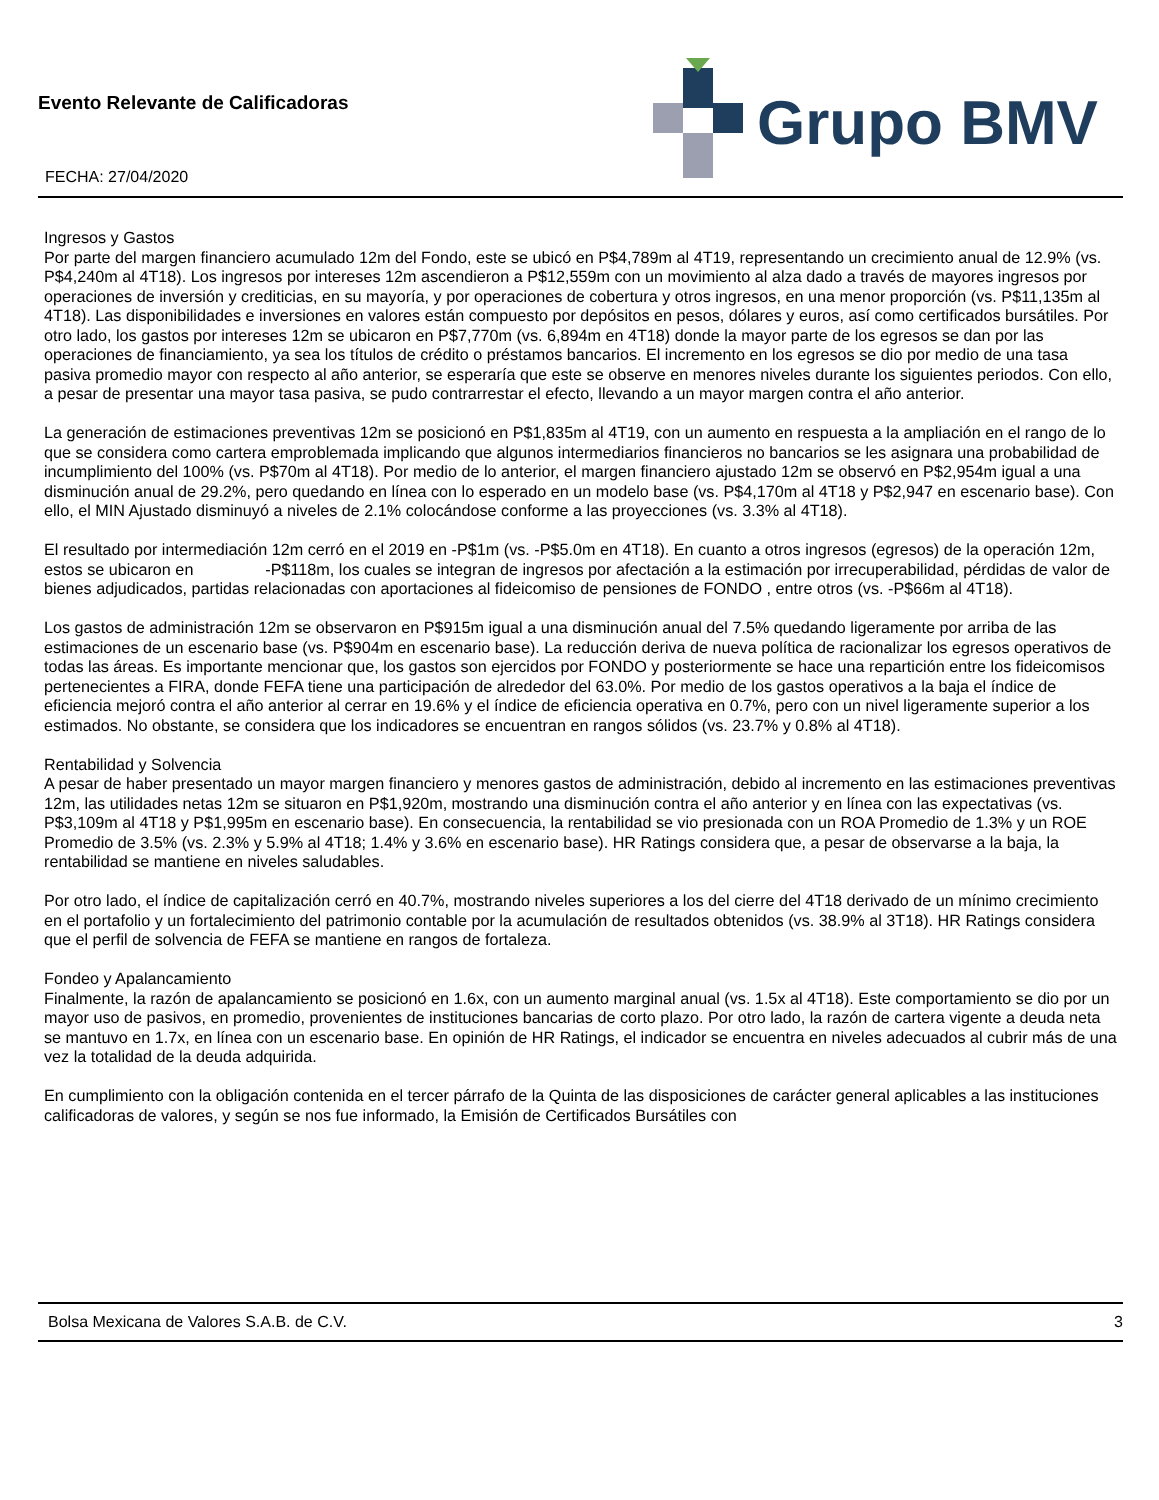Evento Relevante de Calificadoras
FECHA: 27/04/2020
Grupo BMV
Ingresos y Gastos
Por parte del margen financiero acumulado 12m del Fondo, este se ubicó en P$4,789m al 4T19, representando un crecimiento anual de 12.9% (vs. P$4,240m al 4T18). Los ingresos por intereses 12m ascendieron a P$12,559m con un movimiento al alza dado a través de mayores ingresos por operaciones de inversión y crediticias, en su mayoría, y por operaciones de cobertura y otros ingresos, en una menor proporción (vs. P$11,135m al 4T18). Las disponibilidades e inversiones en valores están compuesto por depósitos en pesos, dólares y euros, así como certificados bursátiles. Por otro lado, los gastos por intereses 12m se ubicaron en P$7,770m (vs. 6,894m en 4T18) donde la mayor parte de los egresos se dan por las operaciones de financiamiento, ya sea los títulos de crédito o préstamos bancarios. El incremento en los egresos se dio por medio de una tasa pasiva promedio mayor con respecto al año anterior, se esperaría que este se observe en menores niveles durante los siguientes periodos. Con ello, a pesar de presentar una mayor tasa pasiva, se pudo contrarrestar el efecto, llevando a un mayor margen contra el año anterior.
La generación de estimaciones preventivas 12m se posicionó en P$1,835m al 4T19, con un aumento en respuesta a la ampliación en el rango de lo que se considera como cartera emproblemada implicando que algunos intermediarios financieros no bancarios se les asignara una probabilidad de incumplimiento del 100% (vs. P$70m al 4T18). Por medio de lo anterior, el margen financiero ajustado 12m se observó en P$2,954m igual a una disminución anual de 29.2%, pero quedando en línea con lo esperado en un modelo base (vs. P$4,170m al 4T18 y P$2,947 en escenario base). Con ello, el MIN Ajustado disminuyó a niveles de 2.1% colocándose conforme a las proyecciones (vs. 3.3% al 4T18).
El resultado por intermediación 12m cerró en el 2019 en -P$1m (vs. -P$5.0m en 4T18). En cuanto a otros ingresos (egresos) de la operación 12m, estos se ubicaron en -P$118m, los cuales se integran de ingresos por afectación a la estimación por irrecuperabilidad, pérdidas de valor de bienes adjudicados, partidas relacionadas con aportaciones al fideicomiso de pensiones de FONDO , entre otros (vs. -P$66m al 4T18).
Los gastos de administración 12m se observaron en P$915m igual a una disminución anual del 7.5% quedando ligeramente por arriba de las estimaciones de un escenario base (vs. P$904m en escenario base). La reducción deriva de nueva política de racionalizar los egresos operativos de todas las áreas. Es importante mencionar que, los gastos son ejercidos por FONDO y posteriormente se hace una repartición entre los fideicomisos pertenecientes a FIRA, donde FEFA tiene una participación de alrededor del 63.0%. Por medio de los gastos operativos a la baja el índice de eficiencia mejoró contra el año anterior al cerrar en 19.6% y el índice de eficiencia operativa en 0.7%, pero con un nivel ligeramente superior a los estimados. No obstante, se considera que los indicadores se encuentran en rangos sólidos (vs. 23.7% y 0.8% al 4T18).
Rentabilidad y Solvencia
A pesar de haber presentado un mayor margen financiero y menores gastos de administración, debido al incremento en las estimaciones preventivas 12m, las utilidades netas 12m se situaron en P$1,920m, mostrando una disminución contra el año anterior y en línea con las expectativas (vs. P$3,109m al 4T18 y P$1,995m en escenario base). En consecuencia, la rentabilidad se vio presionada con un ROA Promedio de 1.3% y un ROE Promedio de 3.5% (vs. 2.3% y 5.9% al 4T18; 1.4% y 3.6% en escenario base). HR Ratings considera que, a pesar de observarse a la baja, la rentabilidad se mantiene en niveles saludables.
Por otro lado, el índice de capitalización cerró en 40.7%, mostrando niveles superiores a los del cierre del 4T18 derivado de un mínimo crecimiento en el portafolio y un fortalecimiento del patrimonio contable por la acumulación de resultados obtenidos (vs. 38.9% al 3T18). HR Ratings considera que el perfil de solvencia de FEFA se mantiene en rangos de fortaleza.
Fondeo y Apalancamiento
Finalmente, la razón de apalancamiento se posicionó en 1.6x, con un aumento marginal anual (vs. 1.5x al 4T18). Este comportamiento se dio por un mayor uso de pasivos, en promedio, provenientes de instituciones bancarias de corto plazo. Por otro lado, la razón de cartera vigente a deuda neta se mantuvo en 1.7x, en línea con un escenario base. En opinión de HR Ratings, el indicador se encuentra en niveles adecuados al cubrir más de una vez la totalidad de la deuda adquirida.
En cumplimiento con la obligación contenida en el tercer párrafo de la Quinta de las disposiciones de carácter general aplicables a las instituciones calificadoras de valores, y según se nos fue informado, la Emisión de Certificados Bursátiles con
Bolsa Mexicana de Valores S.A.B. de C.V. 3